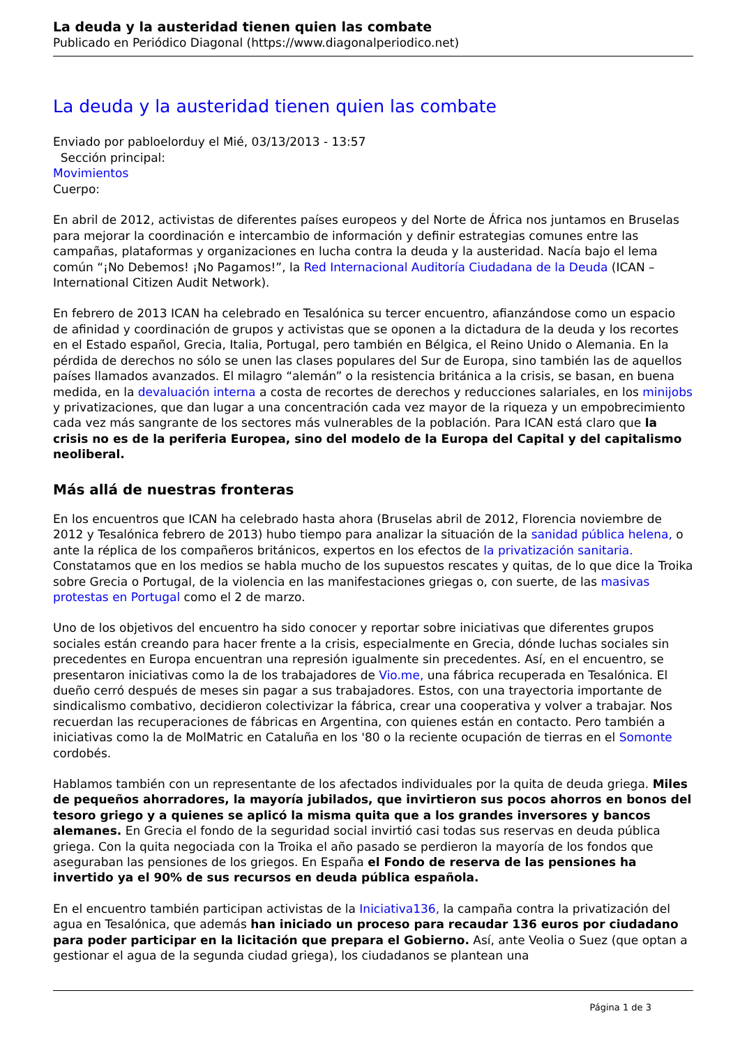La deuda y la austeridad tienen quien las combate
Publicado en Periódico Diagonal (https://www.diagonalperiodico.net)
La deuda y la austeridad tienen quien las combate
Enviado por pabloelorduy el Mié, 03/13/2013 - 13:57
Sección principal:
Movimientos
Cuerpo:
En abril de 2012, activistas de diferentes países europeos y del Norte de África nos juntamos en Bruselas para mejorar la coordinación e intercambio de información y definir estrategias comunes entre las campañas, plataformas y organizaciones en lucha contra la deuda y la austeridad. Nacía bajo el lema común “¡No Debemos! ¡No Pagamos!”, la Red Internacional Auditoría Ciudadana de la Deuda (ICAN – International Citizen Audit Network).
En febrero de 2013 ICAN ha celebrado en Tesalónica su tercer encuentro, afianzándose como un espacio de afinidad y coordinación de grupos y activistas que se oponen a la dictadura de la deuda y los recortes en el Estado español, Grecia, Italia, Portugal, pero también en Bélgica, el Reino Unido o Alemania. En la pérdida de derechos no sólo se unen las clases populares del Sur de Europa, sino también las de aquellos países llamados avanzados. El milagro “alemán” o la resistencia británica a la crisis, se basan, en buena medida, en la devaluación interna a costa de recortes de derechos y reducciones salariales, en los minijobs y privatizaciones, que dan lugar a una concentración cada vez mayor de la riqueza y un empobrecimiento cada vez más sangrante de los sectores más vulnerables de la población. Para ICAN está claro que la crisis no es de la periferia Europea, sino del modelo de la Europa del Capital y del capitalismo neoliberal.
Más allá de nuestras fronteras
En los encuentros que ICAN ha celebrado hasta ahora (Bruselas abril de 2012, Florencia noviembre de 2012 y Tesalónica febrero de 2013) hubo tiempo para analizar la situación de la sanidad pública helena, o ante la réplica de los compañeros británicos, expertos en los efectos de la privatización sanitaria. Constatamos que en los medios se habla mucho de los supuestos rescates y quitas, de lo que dice la Troika sobre Grecia o Portugal, de la violencia en las manifestaciones griegas o, con suerte, de las masivas protestas en Portugal como el 2 de marzo.
Uno de los objetivos del encuentro ha sido conocer y reportar sobre iniciativas que diferentes grupos sociales están creando para hacer frente a la crisis, especialmente en Grecia, dónde luchas sociales sin precedentes en Europa encuentran una represión igualmente sin precedentes. Así, en el encuentro, se presentaron iniciativas como la de los trabajadores de Vio.me, una fábrica recuperada en Tesalónica. El dueño cerró después de meses sin pagar a sus trabajadores. Estos, con una trayectoria importante de sindicalismo combativo, decidieron colectivizar la fábrica, crear una cooperativa y volver a trabajar. Nos recuerdan las recuperaciones de fábricas en Argentina, con quienes están en contacto. Pero también a iniciativas como la de MolMatric en Cataluña en los '80 o la reciente ocupación de tierras en el Somonte cordobés.
Hablamos también con un representante de los afectados individuales por la quita de deuda griega. Miles de pequeños ahorradores, la mayoría jubilados, que invirtieron sus pocos ahorros en bonos del tesoro griego y a quienes se aplicó la misma quita que a los grandes inversores y bancos alemanes. En Grecia el fondo de la seguridad social invirtió casi todas sus reservas en deuda pública griega. Con la quita negociada con la Troika el año pasado se perdieron la mayoría de los fondos que aseguraban las pensiones de los griegos. En España el Fondo de reserva de las pensiones ha invertido ya el 90% de sus recursos en deuda pública española.
En el encuentro también participan activistas de la Iniciativa136, la campaña contra la privatización del agua en Tesalónica, que además han iniciado un proceso para recaudar 136 euros por ciudadano para poder participar en la licitación que prepara el Gobierno. Así, ante Veolia o Suez (que optan a gestionar el agua de la segunda ciudad griega), los ciudadanos se plantean una
Página 1 de 3